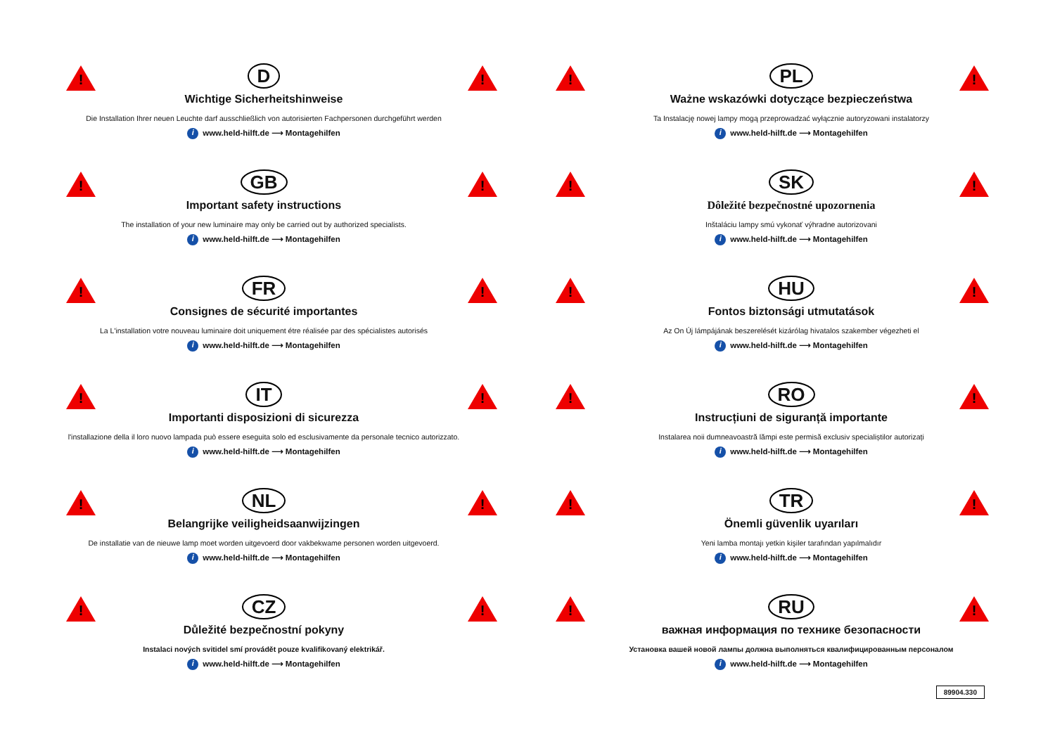! !
D
Wichtige Sicherheitshinweise
Die Installation Ihrer neuen Leuchte darf ausschließlich von autorisierten Fachpersonen durchgeführt werden
iwww.held-hilft.de ⟶ Montagehilfen
! !
GB
Important safety instructions
The installation of your new luminaire may only be carried out by authorized specialists.
iwww.held-hilft.de ⟶ Montagehilfen
! !
FR
Consignes de sécurité importantes
La L'installation votre nouveau luminaire doit uniquement étre réalisée par des spécialistes autorisés
iwww.held-hilft.de ⟶ Montagehilfen
! !
IT
Importanti disposizioni di sicurezza
l'installazione della il loro nuovo lampada può essere eseguita solo ed esclusivamente da personale tecnico autorizzato.
iwww.held-hilft.de ⟶ Montagehilfen
! !
NL
Belangrijke veiligheidsaanwijzingen
De installatie van de nieuwe lamp moet worden uitgevoerd door vakbekwame personen worden uitgevoerd.
iwww.held-hilft.de ⟶ Montagehilfen
! !
CZ
Důležité bezpečnostní pokyny
Instalaci nových svitidel smí provádět pouze kvalifikovaný elektrikář.
iwww.held-hilft.de ⟶ Montagehilfen
! !
PL
Ważne wskazówki dotyczące bezpieczeństwa
Ta Instalację nowej lampy mogą przeprowadzać wyłącznie autoryzowani instalatorzy
iwww.held-hilft.de ⟶ Montagehilfen
! !
SK
Dôležité bezpečnostné upozornenia
Inštaláciu lampy smú vykonať výhradne autorizovani
iwww.held-hilft.de ⟶ Montagehilfen
! !
HU
Fontos biztonsági utmutatások
Az On Új lámpájának beszerelését kizárólag hivatalos szakember végezheti el
iwww.held-hilft.de ⟶ Montagehilfen
! !
RO
Instrucțiuni de siguranță importante
Instalarea noii dumneavoastră lămpi este permisă exclusiv specialiștilor autorizați
iwww.held-hilft.de ⟶ Montagehilfen
! !
TR
Önemli güvenlik uyarıları
Yeni lamba montajı yetkin kişiler tarafından yapılmalıdır
iwww.held-hilft.de ⟶ Montagehilfen
! !
RU
важная информация по технике безопасности
Установка вашей новой лампы должна выполняться квалифицированным персоналом
iwww.held-hilft.de ⟶ Montagehilfen
89904.330